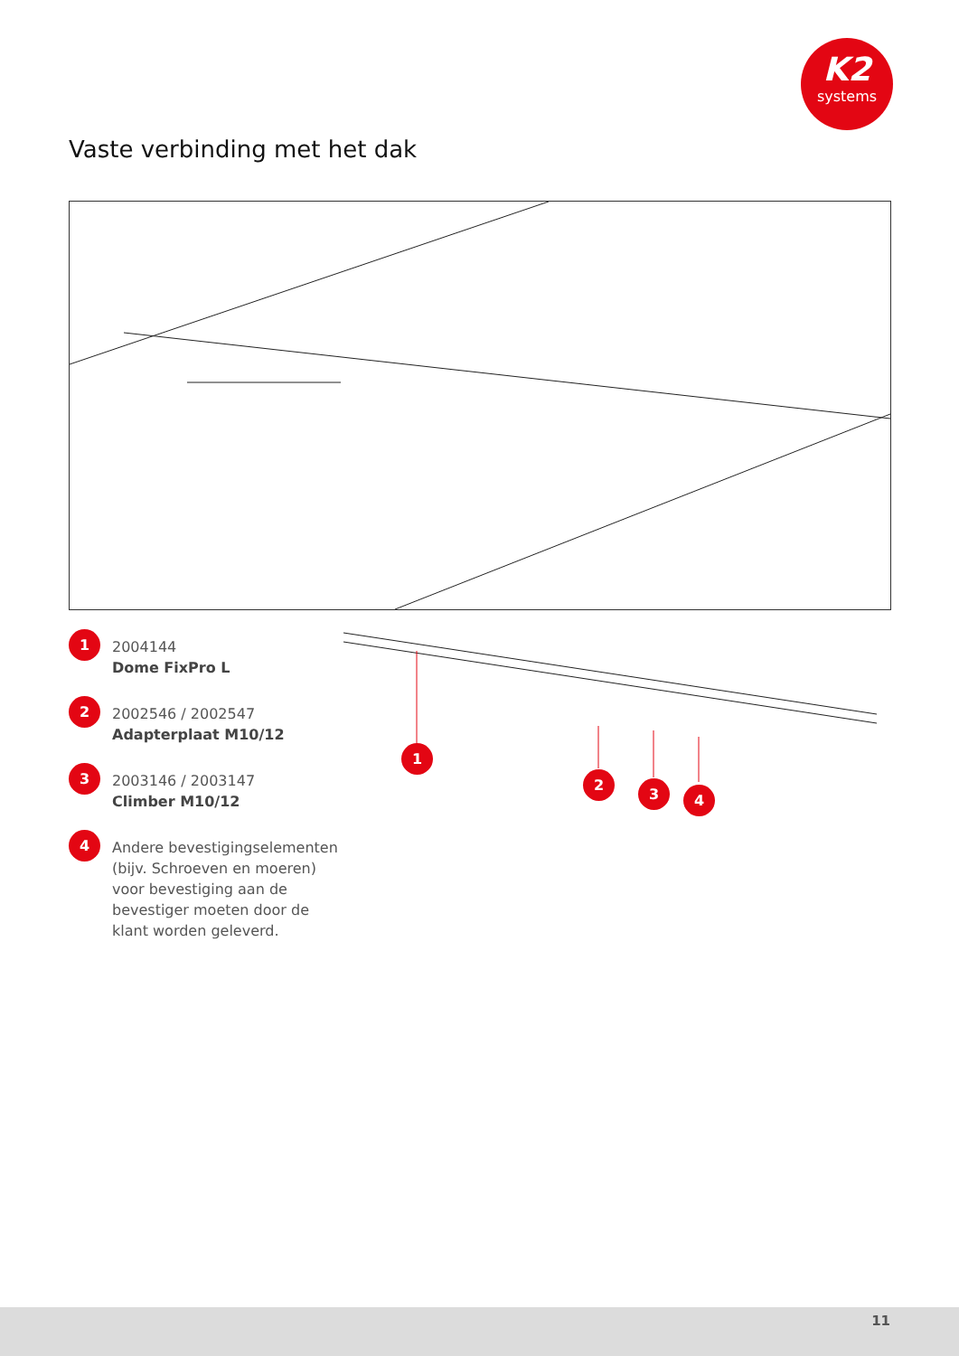K2
systems
Vaste verbinding met het dak
1
2004144
Dome FixPro L
2
2002546 / 2002547
Adapterplaat M10/12
3
2003146 / 2003147
Climber M10/12
4
Andere bevestigingselementen (bijv. Schroeven en moeren) voor bevestiging aan de bevestiger moeten door de klant worden geleverd.
1
2
3 4
11